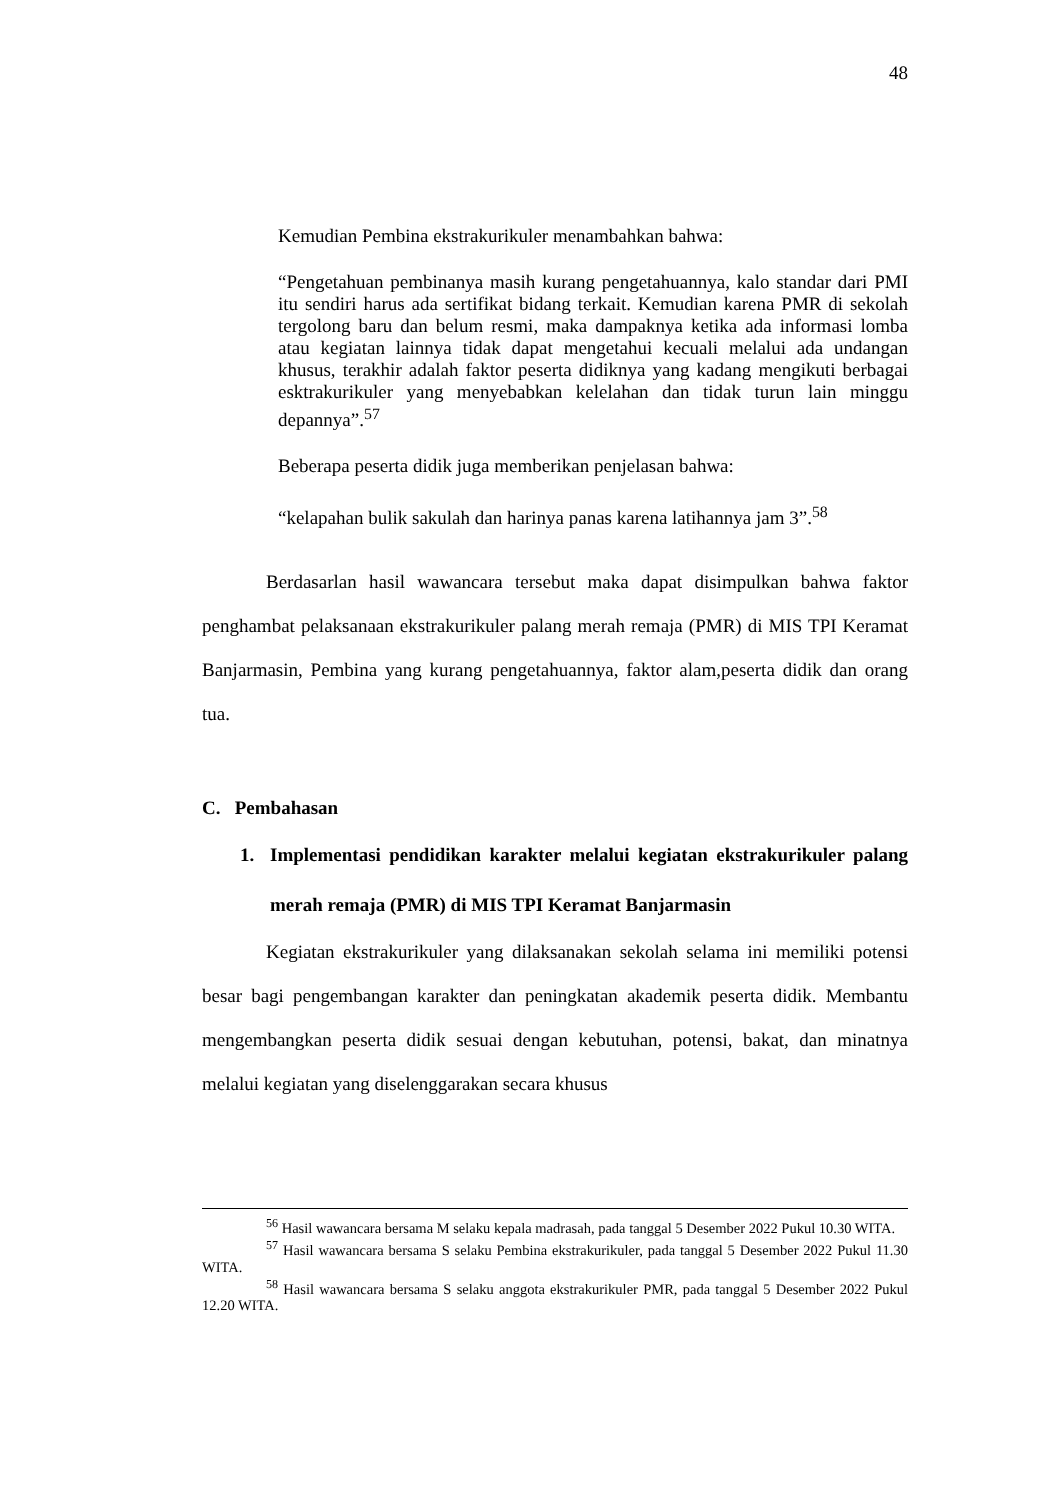48
Kemudian Pembina ekstrakurikuler menambahkan bahwa:
“Pengetahuan pembinanya masih kurang pengetahuannya, kalo standar dari PMI itu sendiri harus ada sertifikat bidang terkait. Kemudian karena PMR di sekolah tergolong baru dan belum resmi, maka dampaknya ketika ada informasi lomba atau kegiatan lainnya tidak dapat mengetahui kecuali melalui ada undangan khusus, terakhir adalah faktor peserta didiknya yang kadang mengikuti berbagai esktrakurikuler yang menyebabkan kelelahan dan tidak turun lain minggu depannya”.<sup>57</sup>
Beberapa peserta didik juga memberikan penjelasan bahwa:
“kelapahan bulik sakulah dan harinya panas karena latihannya jam 3”.<sup>58</sup>
Berdasarlan hasil wawancara tersebut maka dapat disimpulkan bahwa faktor penghambat pelaksanaan ekstrakurikuler palang merah remaja (PMR) di MIS TPI Keramat Banjarmasin, Pembina yang kurang pengetahuannya, faktor alam,peserta didik dan orang tua.
C. Pembahasan
1. Implementasi pendidikan karakter melalui kegiatan ekstrakurikuler palang merah remaja (PMR) di MIS TPI Keramat Banjarmasin
Kegiatan ekstrakurikuler yang dilaksanakan sekolah selama ini memiliki potensi besar bagi pengembangan karakter dan peningkatan akademik peserta didik. Membantu mengembangkan peserta didik sesuai dengan kebutuhan, potensi, bakat, dan minatnya melalui kegiatan yang diselenggarakan secara khusus
<sup>56</sup> Hasil wawancara bersama M selaku kepala madrasah, pada tanggal 5 Desember 2022 Pukul 10.30 WITA.
<sup>57</sup> Hasil wawancara bersama S selaku Pembina ekstrakurikuler, pada tanggal 5 Desember 2022 Pukul 11.30 WITA.
<sup>58</sup> Hasil wawancara bersama S selaku anggota ekstrakurikuler PMR, pada tanggal 5 Desember 2022 Pukul 12.20 WITA.